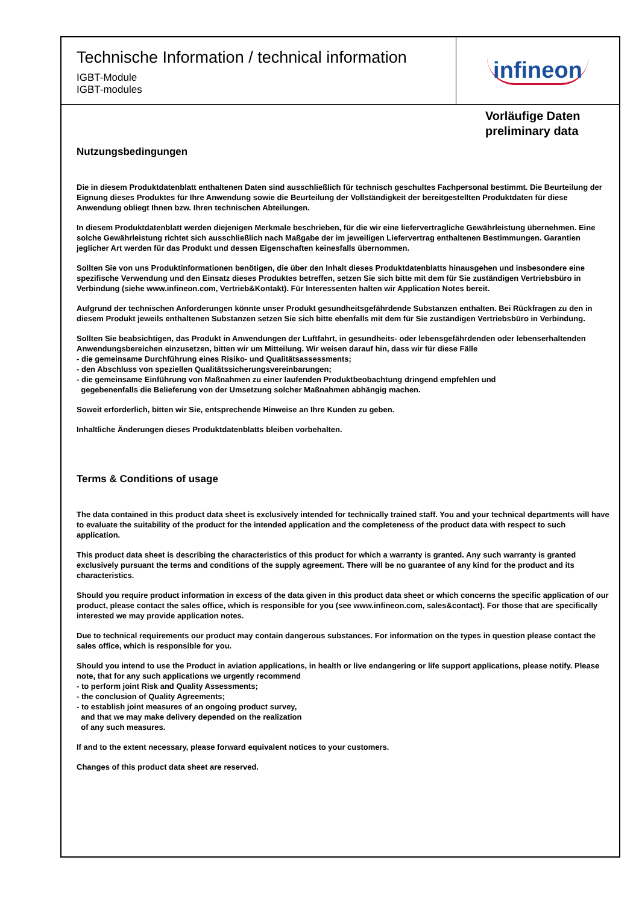Technische Information / technical information
IGBT-Module
IGBT-modules
infineon
Vorläufige Daten
preliminary data
Nutzungsbedingungen
Die in diesem Produktdatenblatt enthaltenen Daten sind ausschließlich für technisch geschultes Fachpersonal bestimmt. Die Beurteilung der Eignung dieses Produktes für Ihre Anwendung sowie die Beurteilung der Vollständigkeit der bereitgestellten Produktdaten für diese Anwendung obliegt Ihnen bzw. Ihren technischen Abteilungen.
In diesem Produktdatenblatt werden diejenigen Merkmale beschrieben, für die wir eine liefervertragliche Gewährleistung übernehmen. Eine solche Gewährleistung richtet sich ausschließlich nach Maßgabe der im jeweiligen Liefervertrag enthaltenen Bestimmungen. Garantien jeglicher Art werden für das Produkt und dessen Eigenschaften keinesfalls übernommen.
Sollten Sie von uns Produktinformationen benötigen, die über den Inhalt dieses Produktdatenblatts hinausgehen und insbesondere eine spezifische Verwendung und den Einsatz dieses Produktes betreffen, setzen Sie sich bitte mit dem für Sie zuständigen Vertriebsbüro in Verbindung (siehe www.infineon.com, Vertrieb&Kontakt). Für Interessenten halten wir Application Notes bereit.
Aufgrund der technischen Anforderungen könnte unser Produkt gesundheitsgefährdende Substanzen enthalten. Bei Rückfragen zu den in diesem Produkt jeweils enthaltenen Substanzen setzen Sie sich bitte ebenfalls mit dem für Sie zuständigen Vertriebsbüro in Verbindung.
Sollten Sie beabsichtigen, das Produkt in Anwendungen der Luftfahrt, in gesundheits- oder lebensgefährdenden oder lebenserhaltenden Anwendungsbereichen einzusetzen, bitten wir um Mitteilung. Wir weisen darauf hin, dass wir für diese Fälle
- die gemeinsame Durchführung eines Risiko- und Qualitätsassessments;
- den Abschluss von speziellen Qualitätssicherungsvereinbarungen;
- die gemeinsame Einführung von Maßnahmen zu einer laufenden Produktbeobachtung dringend empfehlen und
gegebenenfalls die Belieferung von der Umsetzung solcher Maßnahmen abhängig machen.
Soweit erforderlich, bitten wir Sie, entsprechende Hinweise an Ihre Kunden zu geben.
Inhaltliche Änderungen dieses Produktdatenblatts bleiben vorbehalten.
Terms & Conditions of usage
The data contained in this product data sheet is exclusively intended for technically trained staff. You and your technical departments will have to evaluate the suitability of the product for the intended application and the completeness of the product data with respect to such application.
This product data sheet is describing the characteristics of this product for which a warranty is granted. Any such warranty is granted exclusively pursuant the terms and conditions of the supply agreement. There will be no guarantee of any kind for the product and its characteristics.
Should you require product information in excess of the data given in this product data sheet or which concerns the specific application of our product, please contact the sales office, which is responsible for you (see www.infineon.com, sales&contact). For those that are specifically interested we may provide application notes.
Due to technical requirements our product may contain dangerous substances. For information on the types in question please contact the sales office, which is responsible for you.
Should you intend to use the Product in aviation applications, in health or live endangering or life support applications, please notify. Please note, that for any such applications we urgently recommend
- to perform joint Risk and Quality Assessments;
- the conclusion of Quality Agreements;
- to establish joint measures of an ongoing product survey,
and that we may make delivery depended on the realization
of any such measures.
If and to the extent necessary, please forward equivalent notices to your customers.
Changes of this product data sheet are reserved.